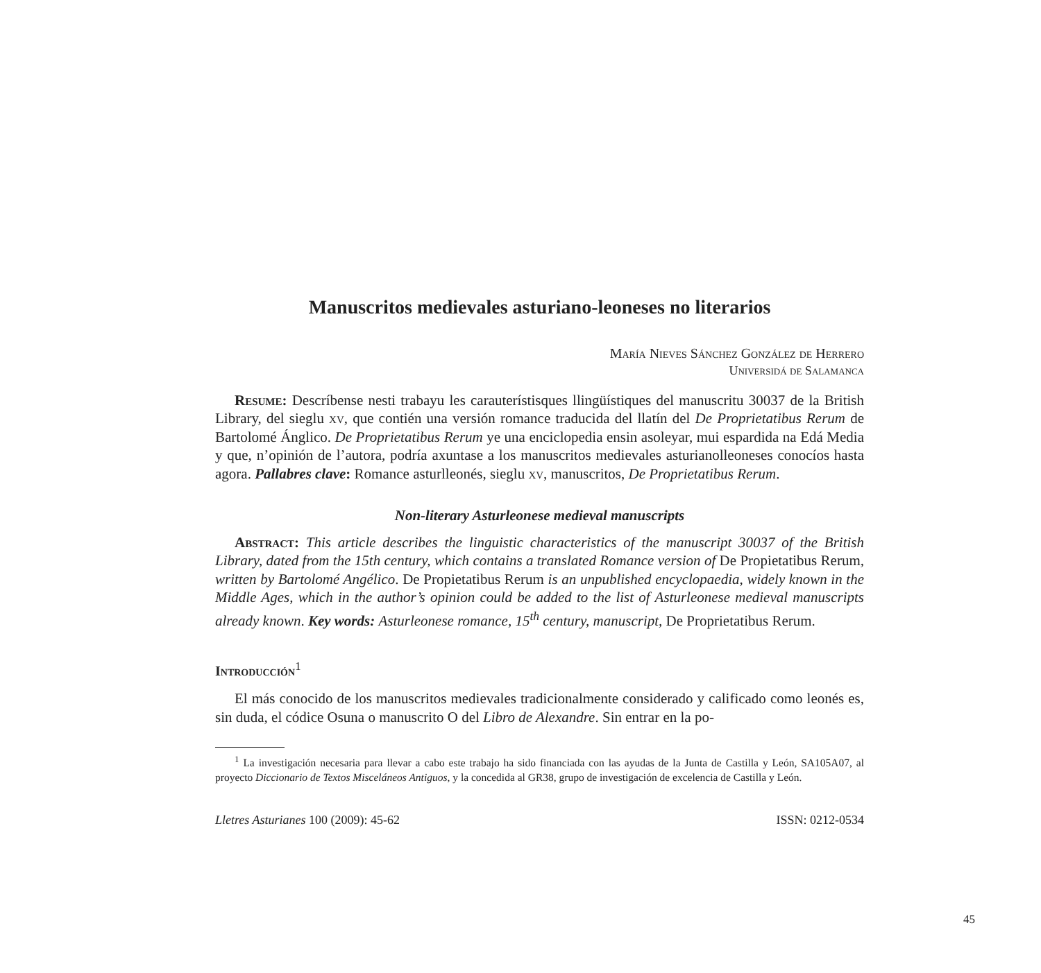Manuscritos medievales asturiano-leoneses no literarios
María Nieves Sánchez González de Herrero
Universidá de Salamanca
Resume: Descríbense nesti trabayu les carauterístisques llingüístiques del manuscritu 30037 de la British Library, del sieglu xv, que contién una versión romance traducida del llatín del De Proprietatibus Rerum de Bartolomé Ánglico. De Proprietatibus Rerum ye una enciclopedia ensin asoleyar, mui espardida na Edá Media y que, n’opinión de l’autora, podría axuntase a los manuscritos medievales asturianolleoneses conocíos hasta agora. Pallabres clave: Romance asturlleonés, sieglu xv, manuscritos, De Proprietatibus Rerum.
Non-literary Asturleonese medieval manuscripts
Abstract: This article describes the linguistic characteristics of the manuscript 30037 of the British Library, dated from the 15th century, which contains a translated Romance version of De Propietatibus Rerum, written by Bartolomé Angélico. De Propietatibus Rerum is an unpublished encyclopaedia, widely known in the Middle Ages, which in the author’s opinion could be added to the list of Asturleonese medieval manuscripts already known. Key words: Asturleonese romance, 15<sup>th</sup> century, manuscript, De Proprietatibus Rerum.
Introducción<sup>1</sup>
El más conocido de los manuscritos medievales tradicionalmente considerado y calificado como leonés es, sin duda, el códice Osuna o manuscrito O del Libro de Alexandre. Sin entrar en la po-
<sup>1</sup> La investigación necesaria para llevar a cabo este trabajo ha sido financiada con las ayudas de la Junta de Castilla y León, SA105A07, al proyecto Diccionario de Textos Misceláneos Antiguos, y la concedida al GR38, grupo de investigación de excelencia de Castilla y León.
Lletres Asturianes 100 (2009): 45-62 ISSN: 0212-0534
45